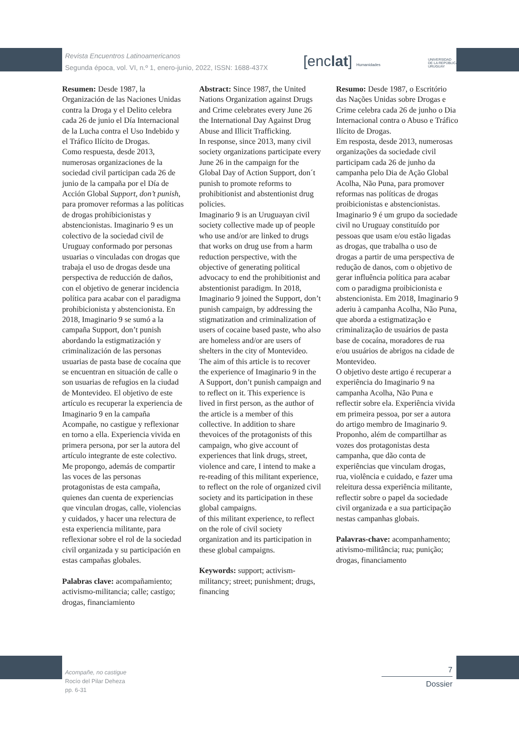Revista Encuentros Latinoamericanos
Segunda época, vol. VI, n.º 1, enero-junio, 2022, ISSN: 1688-437X
[enclat] Humanidades
UNIVERSIDAD
DE LA REPÚBLICA
URUGUAY
Resumen: Desde 1987, la Organización de las Naciones Unidas contra la Droga y el Delito celebra cada 26 de junio el Día Internacional de la Lucha contra el Uso Indebido y el Tráfico Ilícito de Drogas.
Como respuesta, desde 2013, numerosas organizaciones de la sociedad civil participan cada 26 de junio de la campaña por el Día de Acción Global Support, don’t punish, para promover reformas a las políticas de drogas prohibicionistas y abstencionistas. Imaginario 9 es un colectivo de la sociedad civil de Uruguay conformado por personas usuarias o vinculadas con drogas que trabaja el uso de drogas desde una perspectiva de reducción de daños, con el objetivo de generar incidencia política para acabar con el paradigma prohibicionista y abstencionista. En 2018, Imaginario 9 se sumó a la campaña Support, don’t punish abordando la estigmatización y criminalización de las personas usuarias de pasta base de cocaína que se encuentran en situación de calle o son usuarias de refugios en la ciudad de Montevideo. El objetivo de este artículo es recuperar la experiencia de Imaginario 9 en la campaña Acompañe, no castigue y reflexionar en torno a ella. Experiencia vivida en primera persona, por ser la autora del artículo integrante de este colectivo. Me propongo, además de compartir las voces de las personas protagonistas de esta campaña, quienes dan cuenta de experiencias que vinculan drogas, calle, violencias y cuidados, y hacer una relectura de esta experiencia militante, para reflexionar sobre el rol de la sociedad civil organizada y su participación en estas campañas globales.
Palabras clave: acompañamiento; activismo-militancia; calle; castigo; drogas, financiamiento
Abstract: Since 1987, the United Nations Organization against Drugs and Crime celebrates every June 26 the International Day Against Drug Abuse and Illicit Trafficking.
In response, since 2013, many civil society organizations participate every June 26 in the campaign for the Global Day of Action Support, don´t punish to promote reforms to prohibitionist and abstentionist drug policies.
Imaginario 9 is an Uruguayan civil society collective made up of people who use and/or are linked to drugs that works on drug use from a harm reduction perspective, with the objective of generating political advocacy to end the prohibitionist and abstentionist paradigm. In 2018, Imaginario 9 joined the Support, don’t punish campaign, by addressing the stigmatization and criminalization of users of cocaine based paste, who also are homeless and/or are users of shelters in the city of Montevideo.
The aim of this article is to recover the experience of Imaginario 9 in the A Support, don’t punish campaign and to reflect on it. This experience is lived in first person, as the author of the article is a member of this collective. In addition to share thevoices of the protagonists of this campaign, who give account of experiences that link drugs, street, violence and care, I intend to make a re-reading of this militant experience, to reflect on the role of organized civil society and its participation in these global campaigns.
of this militant experience, to reflect on the role of civil society organization and its participation in these global campaigns.
Keywords: support; activism-militancy; street; punishment; drugs, financing
Resumo: Desde 1987, o Escritório das Nações Unidas sobre Drogas e Crime celebra cada 26 de junho o Dia Internacional contra o Abuso e Tráfico Ilícito de Drogas.
Em resposta, desde 2013, numerosas organizações da sociedade civil participam cada 26 de junho da campanha pelo Dia de Ação Global Acolha, Não Puna, para promover reformas nas políticas de drogas proibicionistas e abstencionistas.
Imaginario 9 é um grupo da sociedade civil no Uruguay constituído por pessoas que usam e/ou estão ligadas as drogas, que trabalha o uso de drogas a partir de uma perspectiva de redução de danos, com o objetivo de gerar influência política para acabar com o paradigma proibicionista e abstencionista. Em 2018, Imaginario 9 aderiu à campanha Acolha, Não Puna, que aborda a estigmatização e criminalização de usuários de pasta base de cocaína, moradores de rua e/ou usuários de abrigos na cidade de Montevideo.
O objetivo deste artigo é recuperar a experiência do Imaginario 9 na campanha Acolha, Não Puna e reflectir sobre ela. Experiência vivida em primeira pessoa, por ser a autora do artigo membro de Imaginario 9. Proponho, além de compartilhar as vozes dos protagonistas desta campanha, que dão conta de experiências que vinculam drogas, rua, violência e cuidado, e fazer uma releitura dessa experiência militante, reflectir sobre o papel da sociedade civil organizada e a sua participação nestas campanhas globais.
Palavras-chave: acompanhamento; ativismo-militância; rua; punição; drogas, financiamento
Acompañe, no castigue
Rocío del Pilar Deheza
pp. 6-31
7
Dossier